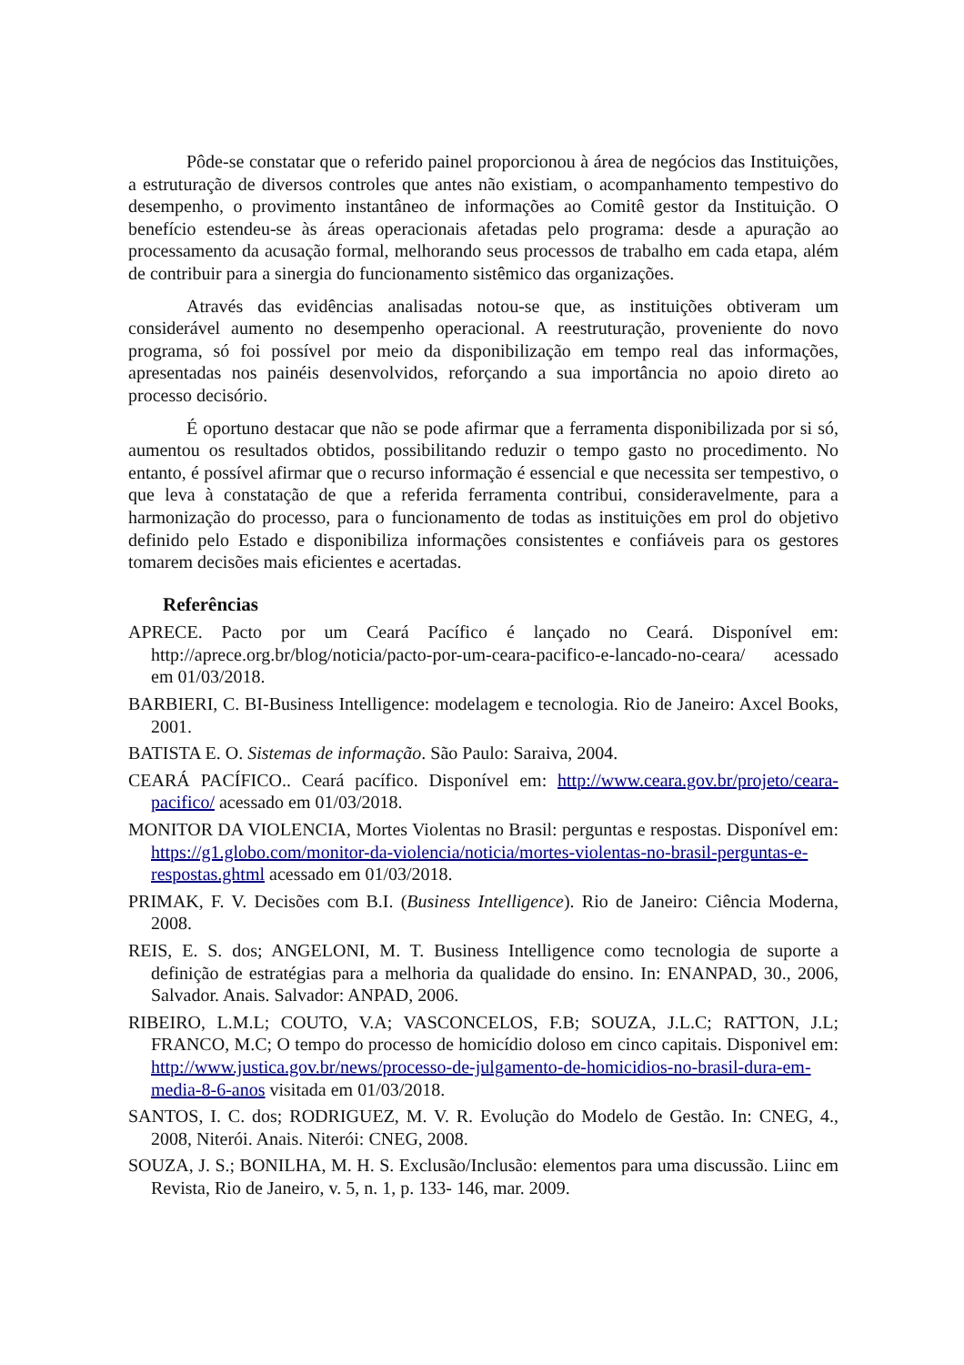Pôde-se constatar que o referido painel proporcionou à área de negócios das Instituições, a estruturação de diversos controles que antes não existiam, o acompanhamento tempestivo do desempenho, o provimento instantâneo de informações ao Comitê gestor da Instituição. O benefício estendeu-se às áreas operacionais afetadas pelo programa: desde a apuração ao processamento da acusação formal, melhorando seus processos de trabalho em cada etapa, além de contribuir para a sinergia do funcionamento sistêmico das organizações.
Através das evidências analisadas notou-se que, as instituições obtiveram um considerável aumento no desempenho operacional. A reestruturação, proveniente do novo programa, só foi possível por meio da disponibilização em tempo real das informações, apresentadas nos painéis desenvolvidos, reforçando a sua importância no apoio direto ao processo decisório.
É oportuno destacar que não se pode afirmar que a ferramenta disponibilizada por si só, aumentou os resultados obtidos, possibilitando reduzir o tempo gasto no procedimento. No entanto, é possível afirmar que o recurso informação é essencial e que necessita ser tempestivo, o que leva à constatação de que a referida ferramenta contribui, consideravelmente, para a harmonização do processo, para o funcionamento de todas as instituições em prol do objetivo definido pelo Estado e disponibiliza informações consistentes e confiáveis para os gestores tomarem decisões mais eficientes e acertadas.
Referências
APRECE. Pacto por um Ceará Pacífico é lançado no Ceará. Disponível em: http://aprece.org.br/blog/noticia/pacto-por-um-ceara-pacifico-e-lancado-no-ceara/ acessado em 01/03/2018.
BARBIERI, C. BI-Business Intelligence: modelagem e tecnologia. Rio de Janeiro: Axcel Books, 2001.
BATISTA E. O. Sistemas de informação. São Paulo: Saraiva, 2004.
CEARÁ PACÍFICO.. Ceará pacífico. Disponível em: http://www.ceara.gov.br/projeto/ceara-pacifico/ acessado em 01/03/2018.
MONITOR DA VIOLENCIA, Mortes Violentas no Brasil: perguntas e respostas. Disponível em: https://g1.globo.com/monitor-da-violencia/noticia/mortes-violentas-no-brasil-perguntas-e-respostas.ghtml acessado em 01/03/2018.
PRIMAK, F. V. Decisões com B.I. (Business Intelligence). Rio de Janeiro: Ciência Moderna, 2008.
REIS, E. S. dos; ANGELONI, M. T. Business Intelligence como tecnologia de suporte a definição de estratégias para a melhoria da qualidade do ensino. In: ENANPAD, 30., 2006, Salvador. Anais. Salvador: ANPAD, 2006.
RIBEIRO, L.M.L; COUTO, V.A; VASCONCELOS, F.B; SOUZA, J.L.C; RATTON, J.L; FRANCO, M.C; O tempo do processo de homicídio doloso em cinco capitais. Disponivel em: http://www.justica.gov.br/news/processo-de-julgamento-de-homicidios-no-brasil-dura-em-media-8-6-anos visitada em 01/03/2018.
SANTOS, I. C. dos; RODRIGUEZ, M. V. R. Evolução do Modelo de Gestão. In: CNEG, 4., 2008, Niterói. Anais. Niterói: CNEG, 2008.
SOUZA, J. S.; BONILHA, M. H. S. Exclusão/Inclusão: elementos para uma discussão. Liinc em Revista, Rio de Janeiro, v. 5, n. 1, p. 133- 146, mar. 2009.